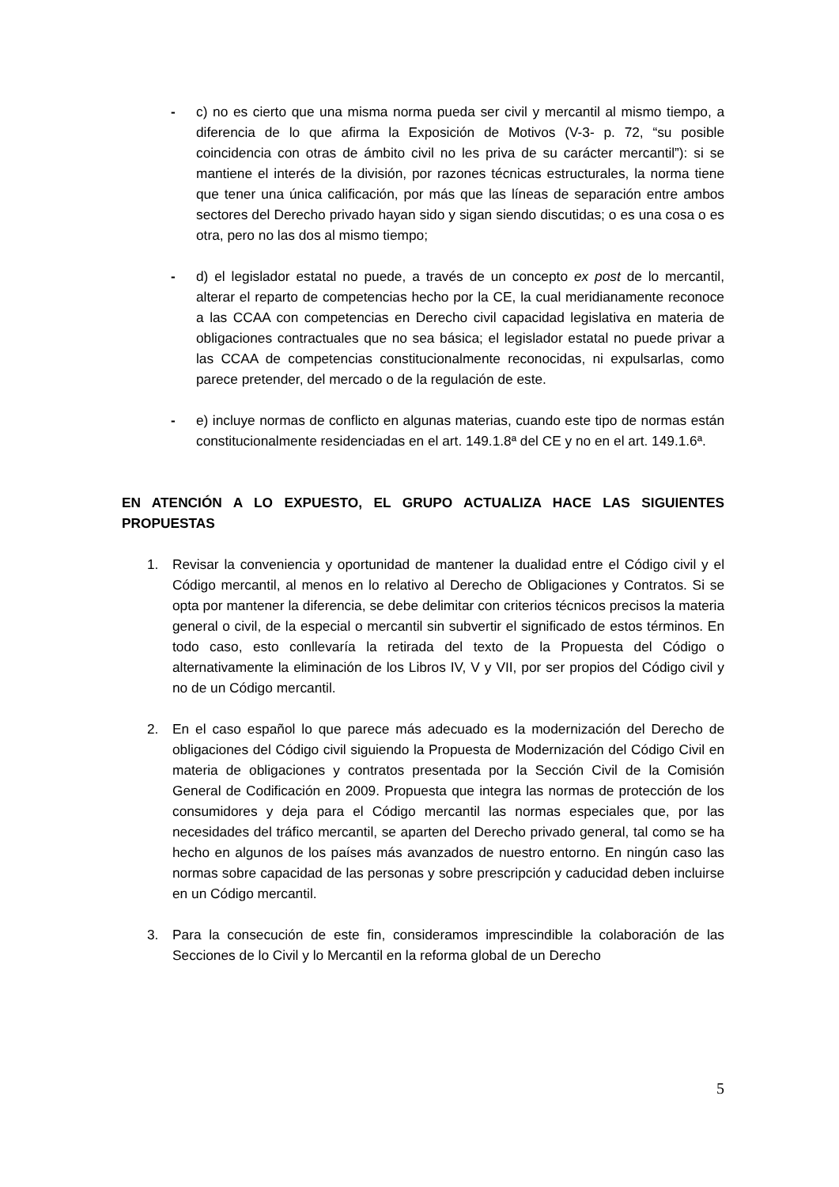- c) no es cierto que una misma norma pueda ser civil y mercantil al mismo tiempo, a diferencia de lo que afirma la Exposición de Motivos (V-3- p. 72, “su posible coincidencia con otras de ámbito civil no les priva de su carácter mercantil”): si se mantiene el interés de la división, por razones técnicas estructurales, la norma tiene que tener una única calificación, por más que las líneas de separación entre ambos sectores del Derecho privado hayan sido y sigan siendo discutidas; o es una cosa o es otra, pero no las dos al mismo tiempo;
- d) el legislador estatal no puede, a través de un concepto ex post de lo mercantil, alterar el reparto de competencias hecho por la CE, la cual meridianamente reconoce a las CCAA con competencias en Derecho civil capacidad legislativa en materia de obligaciones contractuales que no sea básica; el legislador estatal no puede privar a las CCAA de competencias constitucionalmente reconocidas, ni expulsarlas, como parece pretender, del mercado o de la regulación de este.
- e) incluye normas de conflicto en algunas materias, cuando este tipo de normas están constitucionalmente residenciadas en el art. 149.1.8ª del CE y no en el art. 149.1.6ª.
EN ATENCIÓN A LO EXPUESTO, EL GRUPO ACTUALIZA HACE LAS SIGUIENTES PROPUESTAS
1. Revisar la conveniencia y oportunidad de mantener la dualidad entre el Código civil y el Código mercantil, al menos en lo relativo al Derecho de Obligaciones y Contratos. Si se opta por mantener la diferencia, se debe delimitar con criterios técnicos precisos la materia general o civil, de la especial o mercantil sin subvertir el significado de estos términos. En todo caso, esto conllevaría la retirada del texto de la Propuesta del Código o alternativamente la eliminación de los Libros IV, V y VII, por ser propios del Código civil y no de un Código mercantil.
2. En el caso español lo que parece más adecuado es la modernización del Derecho de obligaciones del Código civil siguiendo la Propuesta de Modernización del Código Civil en materia de obligaciones y contratos presentada por la Sección Civil de la Comisión General de Codificación en 2009. Propuesta que integra las normas de protección de los consumidores y deja para el Código mercantil las normas especiales que, por las necesidades del tráfico mercantil, se aparten del Derecho privado general, tal como se ha hecho en algunos de los países más avanzados de nuestro entorno. En ningún caso las normas sobre capacidad de las personas y sobre prescripción y caducidad deben incluirse en un Código mercantil.
3. Para la consecución de este fin, consideramos imprescindible la colaboración de las Secciones de lo Civil y lo Mercantil en la reforma global de un Derecho
5